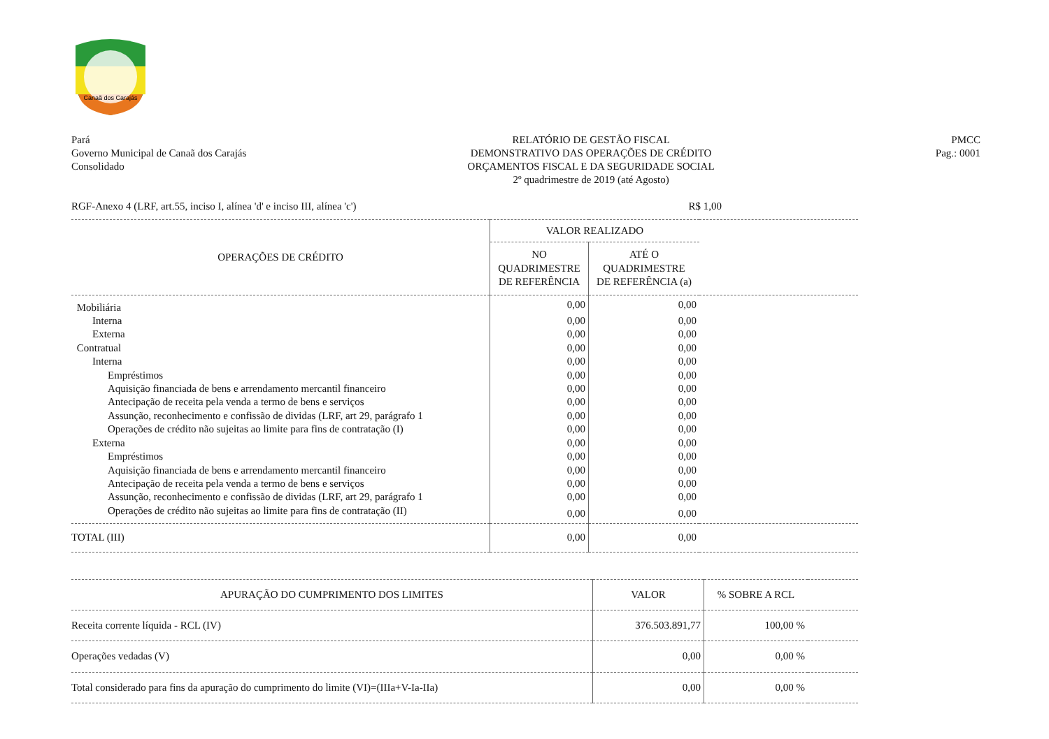Canaã dos Carajás
Pará
Governo Municipal de Canaã dos Carajás
Consolidado
RELATÓRIO DE GESTÃO FISCAL
DEMONSTRATIVO DAS OPERAÇÕES DE CRÉDITO
ORÇAMENTOS FISCAL E DA SEGURIDADE SOCIAL
2º quadrimestre de 2019 (até Agosto)
PMCC
Pag.: 0001
RGF-Anexo 4 (LRF, art.55, inciso I, alínea 'd' e inciso III, alínea 'c') R$ 1,00
| OPERAÇÕES DE CRÉDITO | VALOR REALIZADO | | |
| --- | --- | --- | --- |
| | NO QUADRIMESTRE DE REFERÊNCIA | ATÉ O QUADRIMESTRE DE REFERÊNCIA (a) | |
| Mobiliária | 0,00 | 0,00 | |
| Interna | 0,00 | 0,00 | |
| Externa | 0,00 | 0,00 | |
| Contratual | 0,00 | 0,00 | |
| Interna | 0,00 | 0,00 | |
| Empréstimos | 0,00 | 0,00 | |
| Aquisição financiada de bens e arrendamento mercantil financeiro | 0,00 | 0,00 | |
| Antecipação de receita pela venda a termo de bens e serviços | 0,00 | 0,00 | |
| Assunção, reconhecimento e confissão de dividas (LRF, art 29, parágrafo 1 | 0,00 | 0,00 | |
| Operações de crédito não sujeitas ao limite para fins de contratação (I) | 0,00 | 0,00 | |
| Externa | 0,00 | 0,00 | |
| Empréstimos | 0,00 | 0,00 | |
| Aquisição financiada de bens e arrendamento mercantil financeiro | 0,00 | 0,00 | |
| Antecipação de receita pela venda a termo de bens e serviços | 0,00 | 0,00 | |
| Assunção, reconhecimento e confissão de dividas (LRF, art 29, parágrafo 1 | 0,00 | 0,00 | |
| Operações de crédito não sujeitas ao limite para fins de contratação (II) | 0,00 | 0,00 | |
| TOTAL (III) | 0,00 | 0,00 | |
| APURAÇÃO DO CUMPRIMENTO DOS LIMITES | VALOR | % SOBRE A RCL | |
| --- | --- | --- | --- |
| Receita corrente líquida - RCL (IV) | 376.503.891,77 | 100,00 % | |
| Operações vedadas (V) | 0,00 | 0,00 % | |
| Total considerado para fins da apuração do cumprimento do limite (VI)=(IIIa+V-Ia-IIa) | 0,00 | 0,00 % | |